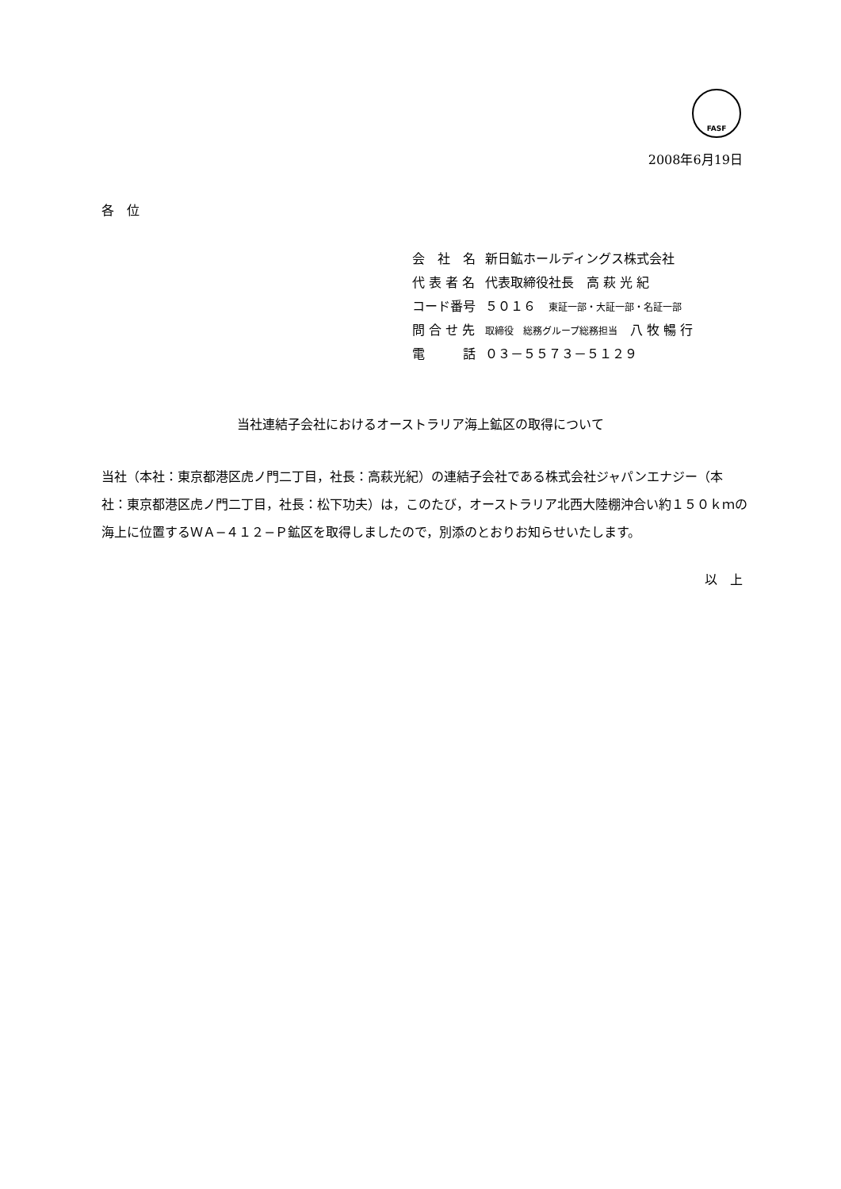FASF
2008年6月19日
各　位
| 会 社 名 | 新日鉱ホールディングス株式会社 |
| 代 表 者 名 | 代表取締役社長 高 萩 光 紀 |
| コード番号 | ５０１６ 東証一部・大証一部・名証一部 |
| 問 合 せ 先 | 取締役 総務グループ総務担当 八 牧 暢 行 |
| 電 話 | ０３－５５７３－５１２９ |
当社連結子会社におけるオーストラリア海上鉱区の取得について
当社（本社：東京都港区虎ノ門二丁目，社長：高萩光紀）の連結子会社である株式会社ジャパンエナジー（本社：東京都港区虎ノ門二丁目，社長：松下功夫）は，このたび，オーストラリア北西大陸棚沖合い約１５０ｋｍの海上に位置するＷＡ−４１２−Ｐ鉱区を取得しましたので，別添のとおりお知らせいたします。
以　上